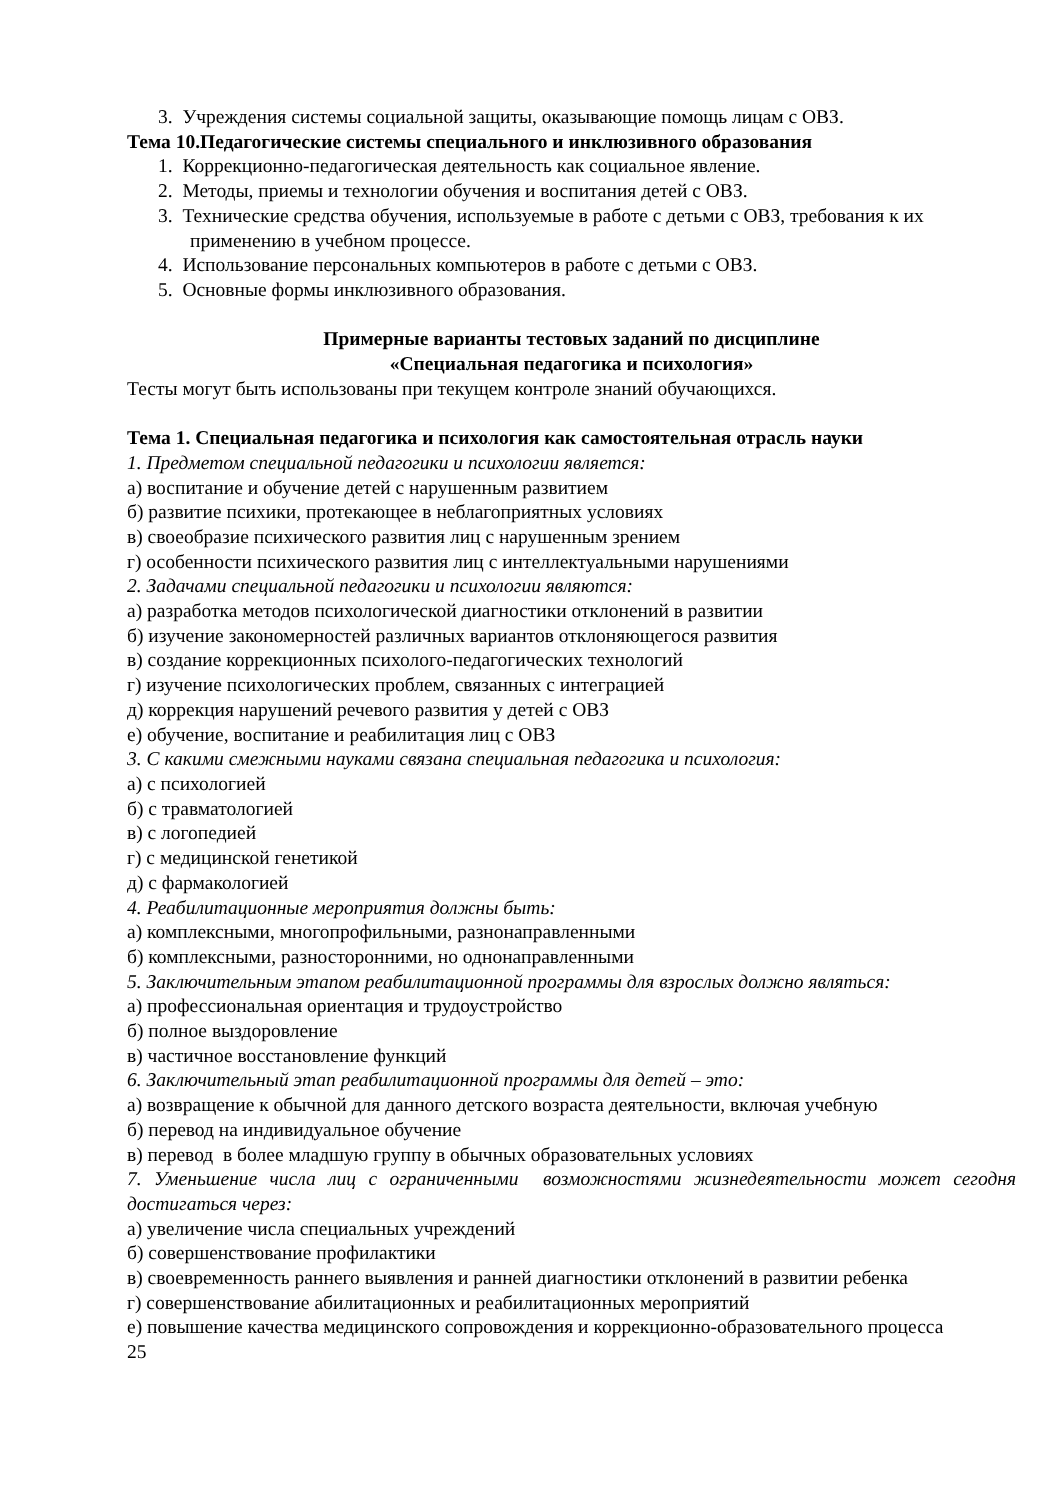3. Учреждения системы социальной защиты, оказывающие помощь лицам с ОВЗ.
Тема 10.Педагогические системы специального и инклюзивного образования
1. Коррекционно-педагогическая деятельность как социальное явление.
2. Методы, приемы и технологии обучения и воспитания детей с ОВЗ.
3. Технические средства обучения, используемые в работе с детьми с ОВЗ, требования к их применению в учебном процессе.
4. Использование персональных компьютеров в работе с детьми с ОВЗ.
5. Основные формы инклюзивного образования.
Примерные варианты тестовых заданий по дисциплине
«Специальная педагогика и психология»
Тесты могут быть использованы при текущем контроле знаний обучающихся.
Тема 1. Специальная педагогика и психология как самостоятельная отрасль науки
1. Предметом специальной педагогики и психологии является:
а) воспитание и обучение детей с нарушенным развитием
б) развитие психики, протекающее в неблагоприятных условиях
в) своеобразие психического развития лиц с нарушенным зрением
г) особенности психического развития лиц с интеллектуальными нарушениями
2. Задачами специальной педагогики и психологии являются:
а) разработка методов психологической диагностики отклонений в развитии
б) изучение закономерностей различных вариантов отклоняющегося развития
в) создание коррекционных психолого-педагогических технологий
г) изучение психологических проблем, связанных с интеграцией
д) коррекция нарушений речевого развития у детей с ОВЗ
е) обучение, воспитание и реабилитация лиц с ОВЗ
3. С какими смежными науками связана специальная педагогика и психология:
а) с психологией
б) с травматологией
в) с логопедией
г) с медицинской генетикой
д) с фармакологией
4. Реабилитационные мероприятия должны быть:
а) комплексными, многопрофильными, разнонаправленными
б) комплексными, разносторонними, но однонаправленными
5. Заключительным этапом реабилитационной программы для взрослых должно являться:
а) профессиональная ориентация и трудоустройство
б) полное выздоровление
в) частичное восстановление функций
6. Заключительный этап реабилитационной программы для детей – это:
а) возвращение к обычной для данного детского возраста деятельности, включая учебную
б) перевод на индивидуальное обучение
в) перевод в более младшую группу в обычных образовательных условиях
7. Уменьшение числа лиц с ограниченными возможностями жизнедеятельности может сегодня достигаться через:
а) увеличение числа специальных учреждений
б) совершенствование профилактики
в) своевременность раннего выявления и ранней диагностики отклонений в развитии ребенка
г) совершенствование абилитационных и реабилитационных мероприятий
е) повышение качества медицинского сопровождения и коррекционно-образовательного процесса
25